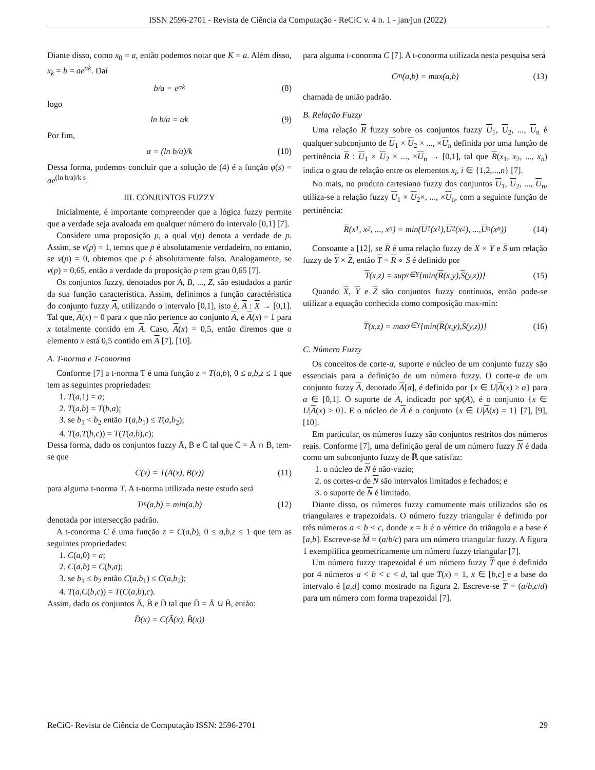ISSN 2596-2701 - Revista de Ciência da Computação - ReCiC v. 4 n. 1 - jan/jun (2022)
Diante disso, como x<sub>0</sub> = a, então podemos notar que K = a. Além disso, x<sub>k</sub> = b = ae<sup>αk</sup>. Daí
b/a = e<sup>αk</sup> (8)
logo
ln b/a = αk (9)
Por fim,
α = (ln b/a)/k (10)
Dessa forma, podemos concluir que a solução de (4) é a função φ(s) = ae<sup>(ln b/a)/k s</sup>.
III. CONJUNTOS FUZZY
Inicialmente, é importante compreender que a lógica fuzzy permite que a verdade seja avaloada em qualquer número do intervalo [0,1] [7].
Considere uma proposição p, a qual v(p) denota a verdade de p. Assim, se v(p) = 1, temos que p é absolutamente verdadeiro, no entanto, se v(p) = 0, obtemos que p é absolutamente falso. Analogamente, se v(p) = 0,65, então a verdade da proposição p tem grau 0,65 [7].
Os conjuntos fuzzy, denotados por A, B, ..., Z, são estudados a partir da sua função característica. Assim, definimos a função caractéristica do conjunto fuzzy A, utilizando o intervalo [0,1], isto é, A : X → [0,1]. Tal que, A(x) = 0 para x que não pertence ao conjunto A, e A(x) = 1 para x totalmente contido em A. Caso, A(x) = 0,5, então diremos que o elemento x está 0,5 contido em A [7], [10].
A. T-norma e T-conorma
Conforme [7] a t-norma T é uma função z = T(a,b), 0 ≤ a,b,z ≤ 1 que tem as seguintes propriedades:
1. T(a,1) = a;
2. T(a,b) = T(b,a);
3. se b<sub>1</sub> < b<sub>2</sub> então T(a,b<sub>1</sub>) ≤ T(a,b<sub>2</sub>);
4. T(a,T(b,c)) = T(T(a,b),c);
Dessa forma, dado os conjuntos fuzzy Ā, B̄ e C̄ tal que C̄ = Ā ∩ B̄, tem-se que
C̄(x) = T(Ā(x), B̄(x)) (11)
para alguma t-norma T. A t-norma utilizada neste estudo será
T<sub>m</sub>(a,b) = min(a,b) (12)
denotada por intersecção padrão.
A t-conorma C é uma função z = C(a,b), 0 ≤ a,b,z ≤ 1 que tem as seguintes propriedades:
1. C(a,0) = a;
2. C(a,b) = C(b,a);
3. se b<sub>1</sub> ≤ b<sub>2</sub> então C(a,b<sub>1</sub>) ≤ C(a,b<sub>2</sub>);
4. T(a,C(b,c)) = T(C(a,b),c).
Assim, dado os conjuntos Ā, B̄ e D̄ tal que D̄ = Ā ∪ B̄, então:
D̄(x) = C(Ā(x), B̄(x))
para alguma t-conorma C [7]. A t-conorma utilizada nesta pesquisa será
C<sub>m</sub>(a,b) = max(a,b) (13)
chamada de união padrão.
B. Relação Fuzzy
Uma relação R fuzzy sobre os conjuntos fuzzy U<sub>1</sub>, U<sub>2</sub>, ..., U<sub>n</sub> é qualquer subconjunto de U<sub>1</sub> × U<sub>2</sub> × ..., ×U<sub>n</sub> definida por uma função de pertinência R : U<sub>1</sub> × U<sub>2</sub> × ..., ×U<sub>n</sub> → [0,1], tal que R(x<sub>1</sub>, x<sub>2</sub>, ..., x<sub>n</sub>) indica o grau de relação entre os elementos x<sub>i</sub>, i ∈ {1,2,...,n} [7].
No mais, no produto cartesiano fuzzy dos conjuntos U<sub>1</sub>, U<sub>2</sub>, ..., U<sub>n</sub>, utiliza-se a relação fuzzy U<sub>1</sub> × U<sub>2</sub>×, ..., ×U<sub>n</sub>, com a seguinte função de pertinência:
R (x<sub>1</sub>, x<sub>2</sub>, ..., x<sub>n</sub>) = min(U<sub>1</sub>(x<sub>1</sub>), U<sub>2</sub>(x<sub>2</sub>), ..., U<sub>n</sub>(x<sub>n</sub>)) (14)
Consoante a [12], se R é uma relação fuzzy de X × Y e S um relação fuzzy de Y × Z, então T = R ∘ S é definido por
T (x,z) = sup<sub>y∈Y</sub>{min(R (x,y), S (y,z))} (15)
Quando X, Y e Z são conjuntos fuzzy contínuos, então pode-se utilizar a equação conhecida como composição max-min:
T (x,z) = max<sub>y∈Y</sub>{min(R (x,y), S (y,z))} (16)
C. Número Fuzzy
Os conceitos de corte-α, suporte e núcleo de um conjunto fuzzy são essenciais para a definição de um número fuzzy. O corte-α de um conjunto fuzzy A, denotado A[α], é definido por {x ∈ U|A(x) ≥ α} para α ∈ [0,1]. O suporte de A, indicado por sp(A), é o conjunto {x ∈ U|A(x) > 0}. E o núcleo de A é o conjunto {x ∈ U|A(x) = 1} [7], [9], [10].
Em particular, os números fuzzy são conjuntos restritos dos números reais. Conforme [7], uma definição geral de um número fuzzy N é dada como um subconjunto fuzzy de ℝ que satisfaz:
1. o núcleo de N é não-vazio;
2. os cortes-α de N são intervalos limitados e fechados; e
3. o suporte de N é limitado.
Diante disso, os números fuzzy comumente mais utilizados são os triangulares e trapezoidais. O número fuzzy triangular é definido por três números a < b < c, donde x = b é o vértice do triângulo e a base é [a,b]. Escreve-se M = (a/b/c) para um número triangular fuzzy. A figura 1 exemplifica geometricamente um número fuzzy triangular [7].
Um número fuzzy trapezoidal é um número fuzzy T que é definido por 4 números a < b < c < d, tal que T(x) = 1, x ∈ [b,c] e a base do intervalo é [a,d] como mostrado na figura 2. Escreve-se T = (a/b,c/d) para um número com forma trapezoidal [7].
ReCiC- Revista de Ciência de Computação ISSN: 2596-2701 29